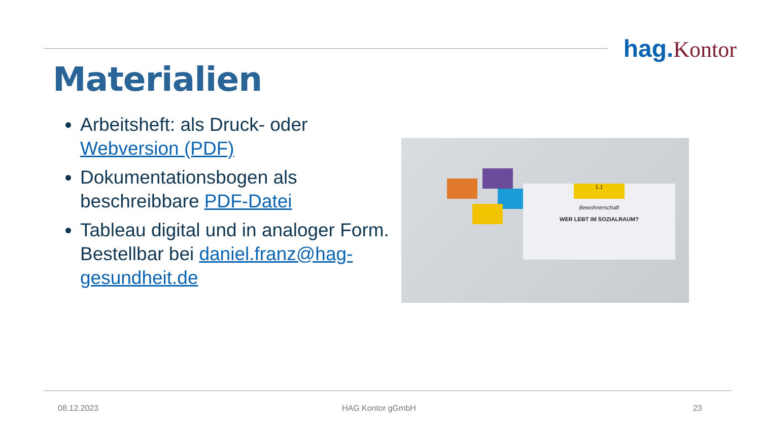hag. Kontor
Materialien
Arbeitsheft: als Druck- oder Webversion (PDF)
Dokumentationsbogen als beschreibbare PDF-Datei
Tableau digital und in analoger Form. Bestellbar bei daniel.franz@hag-gesundheit.de
1.1
Bewohnerschaft
WER LEBT IM SOZIALRAUM?
08.12.2023 HAG Kontor gGmbH 23